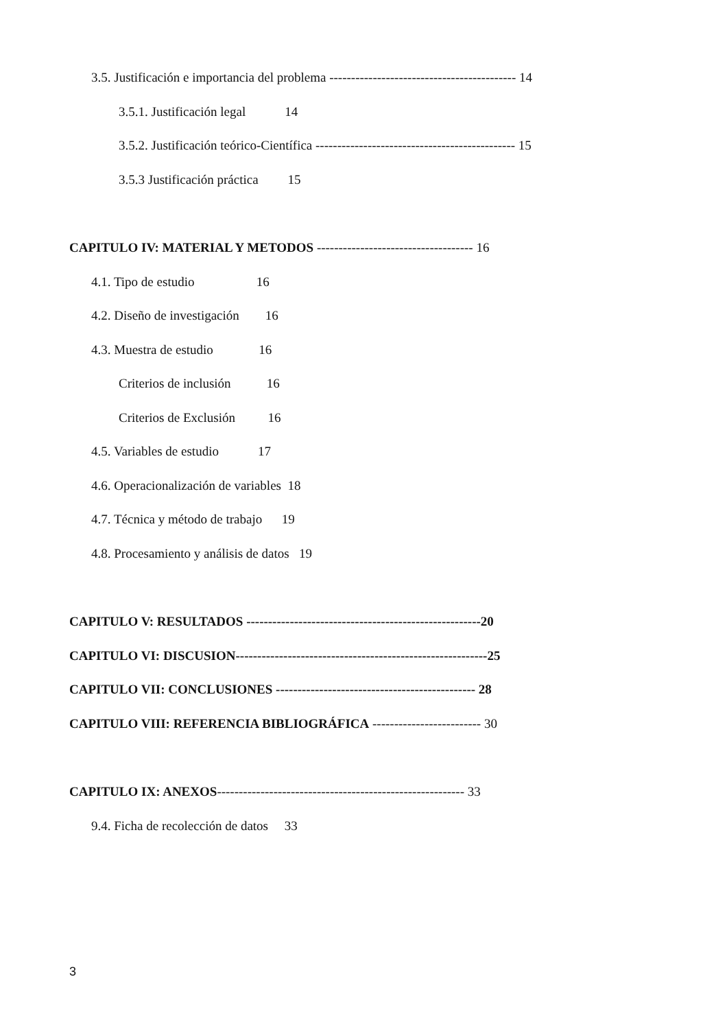3.5. Justificación e importancia del problema ------------------------------------------- 14
3.5.1. Justificación legal 14
3.5.2. Justificación teórico-Científica ---------------------------------------------- 15
3.5.3 Justificación práctica 15
CAPITULO IV: MATERIAL Y METODOS ------------------------------------ 16
4.1. Tipo de estudio 16
4.2. Diseño de investigación 16
4.3. Muestra de estudio 16
Criterios de inclusión 16
Criterios de Exclusión 16
4.5. Variables de estudio 17
4.6. Operacionalización de variables 18
4.7. Técnica y método de trabajo 19
4.8. Procesamiento y análisis de datos 19
CAPITULO V: RESULTADOS ------------------------------------------------------20
CAPITULO VI: DISCUSION----------------------------------------------------------25
CAPITULO VII: CONCLUSIONES ---------------------------------------------- 28
CAPITULO VIII: REFERENCIA BIBLIOGRÁFICA ------------------------- 30
CAPITULO IX: ANEXOS--------------------------------------------------------- 33
9.4. Ficha de recolección de datos 33
3